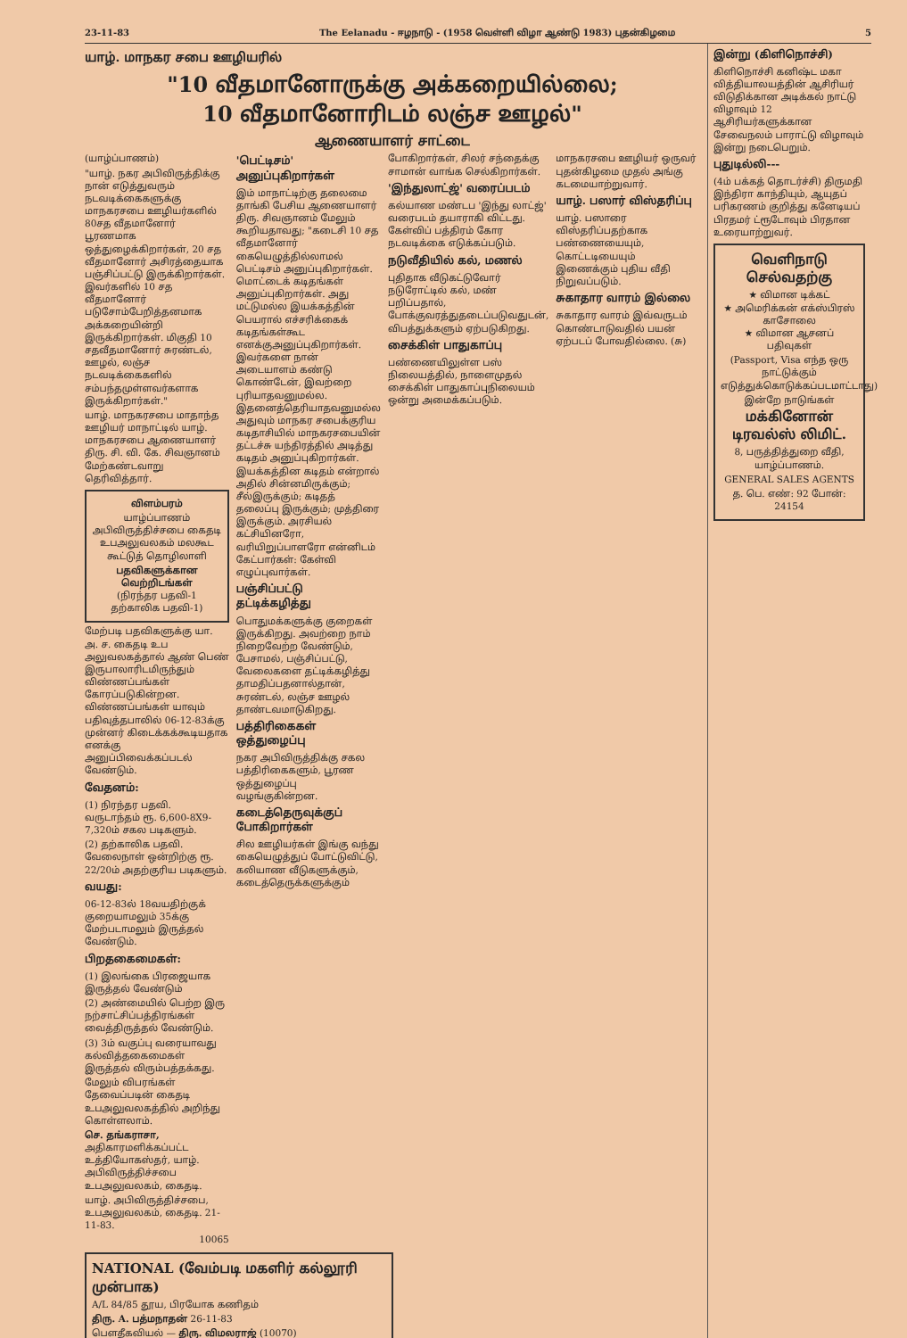23-11-83 The Eelanadu - ஈழநாடு - (1958 வெள்ளி விழா ஆண்டு 1983) புதன்கிழமை 5
யாழ். மாநகர சபை ஊழியரில்
"10 வீதமானோருக்கு அக்கறையில்லை;
10 வீதமானோரிடம் லஞ்ச ஊழல்"
ஆணையாளர் சாட்டை
(யாழ்ப்பாணம்)
"யாழ். நகர அபிவிருத்திக்கு நான் எடுத்துவரும் நடவடிக்கைகளுக்கு மாநகரசபை ஊழியர்களில் 80சத வீதமானோர் பூரணமாக ஒத்துழைக்கிறார்கள், 20 சத வீதமானோர் அசிரத்தையாக பஞ்சிப்பட்டு இருக்கிறார்கள். இவர்களில் 10 சத வீதமானோர் படுசோம்பேறித்தனமாக அக்கறையின்றி இருக்கிறார்கள். மிகுதி 10 சதவீதமானோர் சுரண்டல், ஊழல், லஞ்ச நடவடிக்கைகளில் சம்பந்தமுள்ளவர்களாக இருக்கிறார்கள்."
யாழ். மாநகரசபை மாதாந்த ஊழியர் மாநாட்டில் யாழ். மாநகரசபை ஆணையாளர் திரு. சி. வி. கே. சிவஞானம் மேற்கண்டவாறு தெரிவித்தார்.
விளம்பரம்
யாழ்ப்பாணம் அபிவிருத்திச்சபை கைதடி உபஅலுவலகம் மலகூட கூட்டுத் தொழிலாளி
பதவிகளுக்கான வெற்றிடங்கள்
(நிரந்தர பதவி-1 தற்காலிக பதவி-1)
மேற்படி பதவிகளுக்கு யா. அ. ச. கைதடி உப அலுவலகத்தால் ஆண் பெண் இருபாலாரிடமிருந்தும் விண்ணப்பங்கள் கோரப்படுகின்றன. விண்ணப்பங்கள் யாவும் பதிவுத்தபாலில் 06-12-83க்கு முன்னர் கிடைக்கக்கூடியதாக எனக்கு அனுப்பிவைக்கப்படல் வேண்டும்.
வேதனம்:
(1) நிரந்தர பதவி. வருடாந்தம் ரூ. 6,600-8X9-7,320ம் சகல படிகளும்.
(2) தற்காலிக பதவி. வேலைநாள் ஒன்றிற்கு ரூ. 22/20ம் அதற்குரிய படிகளும்.
வயது:
06-12-83ல் 18வயதிற்குக் குறையாமலும் 35க்கு மேற்படாமலும் இருத்தல் வேண்டும்.
பிறதகைமைகள்:
(1) இலங்கை பிரஜையாக இருத்தல் வேண்டும்
(2) அண்மையில் பெற்ற இரு நற்சாட்சிப்பத்திரங்கள் வைத்திருத்தல் வேண்டும்.
(3) 3ம் வகுப்பு வரையாவது கல்வித்தகைமைகள் இருத்தல் விரும்பத்தக்கது.
மேலும் விபரங்கள் தேவைப்படின் கைதடி உபஅலுவலகத்தில் அறிந்து கொள்ளலாம்.
செ. தங்கராசா, அதிகாரமளிக்கப்பட்ட உத்தியோகஸ்தர், யாழ். அபிவிருத்திச்சபை உபஅலுவலகம், கைதடி.
யாழ். அபிவிருத்திச்சபை, உபஅலுவலகம், கைதடி. 21-11-83.
10065
'பெட்டிசம்' அனுப்புகிறார்கள்
இம் மாநாட்டிற்கு தலைமை தாங்கி பேசிய ஆணையாளர் திரு. சிவஞானம் மேலும் கூறியதாவது; "கடைசி 10 சத வீதமானோர் கையெழுத்தில்லாமல் பெட்டிசம் அனுப்புகிறார்கள். மொட்டைக் கடிதங்கள் அனுப்புகிறார்கள். அது மட்டுமல்ல இயக்கத்தின் பெயரால் எச்சரிக்கைக் கடிதங்கள்கூட எனக்குஅனுப்புகிறார்கள். இவர்களை நான் அடையாளம் கண்டு கொண்டேன், இவற்றை புரியாதவனுமல்ல. இதனைத்தெரியாதவனுமல்ல அதுவும் மாநகர சபைக்குரிய கடிதாசியில் மாநகரசபையின் தட்டச்சு யந்திரத்தில் அடித்து கடிதம் அனுப்புகிறார்கள். இயக்கத்தின கடிதம் என்றால் அதில் சின்னமிருக்கும்; சீல்இருக்கும்; கடிதத் தலைப்பு இருக்கும்; முத்திரை இருக்கும். அரசியல் கட்சியினரோ, வரியிறுப்பாளரோ என்னிடம் கேட்பார்கள்: கேள்வி எழுப்புவார்கள்.
பஞ்சிப்பட்டு தட்டிக்கழித்து
பொதுமக்களுக்கு குறைகள் இருக்கிறது. அவற்றை நாம் நிறைவேற்ற வேண்டும், பேசாமல், பஞ்சிப்பட்டு, வேலைகளை தட்டிக்கழித்து தாமதிப்பதனால்தான், சுரண்டல், லஞ்ச ஊழல் தாண்டவமாடுகிறது.
பத்திரிகைகள் ஒத்துழைப்பு
நகர அபிவிருத்திக்கு சகல பத்திரிகைகளும், பூரண ஒத்துழைப்பு வழங்குகின்றன.
கடைத்தெருவுக்குப் போகிறார்கள்
சில ஊழியர்கள் இங்கு வந்து கையெழுத்துப் போட்டுவிட்டு, கலியாண வீடுகளுக்கும், கடைத்தெருக்களுக்கும்
போகிறார்கள், சிலர் சந்தைக்கு சாமான் வாங்க செல்கிறார்கள்.
'இந்துலாட்ஜ்' வரைப்படம்
கல்யாண மண்டப 'இந்து லாட்ஜ்' வரைபடம் தயாராகி விட்டது. கேள்விப் பத்திரம் கோர நடவடிக்கை எடுக்கப்படும்.
நடுவீதியில் கல், மணல்
புதிதாக வீடுகட்டுவோர் நடுரோட்டில் கல், மண் பறிப்பதால், போக்குவரத்துதடைப்படுவதுடன், விபத்துக்களும் ஏற்படுகிறது.
சைக்கிள் பாதுகாப்பு
பண்ணையிலுள்ள பஸ் நிலையத்தில், நாளைமுதல் சைக்கிள் பாதுகாப்புநிலையம் ஒன்று அமைக்கப்படும்.
மாநகரசபை ஊழியர் ஒருவர் புதன்கிழமை முதல் அங்கு கடமையாற்றுவார்.
யாழ். பஸார் விஸ்தரிப்பு
யாழ். பஸாரை விஸ்தரிப்பதற்காக பண்ணையையும், கொட்டடியையும் இணைக்கும் புதிய வீதி நிறுவப்படும்.
சுகாதார வாரம் இல்லை
சுகாதார வாரம் இவ்வருடம் கொண்டாடுவதில் பயன் ஏற்படப் போவதில்லை. (சு)
NATIONAL (வேம்படி மகளிர் கல்லூரி முன்பாக)
A/L 84/85 தூய, பிரயோக கணிதம்
திரு. A. பத்மநாதன் 26-11-83
பௌதீகவியல் — திரு. விமலராஜ் (10070)
இன்று (கிளிநொச்சி)
கிளிநொச்சி கனிஷ்ட மகா வித்தியாலயத்தின் ஆசிரியர் விடுதிக்கான அடிக்கல் நாட்டு விழாவும் 12 ஆசிரியர்களுக்கான சேவைநலம் பாராட்டு விழாவும் இன்று நடைபெறும்.
புதுடில்லி---
(4ம் பக்கத் தொடர்ச்சி) திருமதி இந்திரா காந்தியும், ஆயுதப் பரிகரணம் குறித்து கனேடியப் பிரதமர் ட்ரூடோவும் பிரதான உரையாற்றுவர்.
வெளிநாடு செல்வதற்கு
★ விமான டிக்கட்
★ அமெரிக்கன் எக்ஸ்பிரஸ் காசோலை
★ விமான ஆசனப் பதிவுகள்
(Passport, Visa எந்த ஒரு நாட்டுக்கும் எடுத்துக்கொடுக்கப்படமாட்டாது)
இன்றே நாடுங்கள்
மக்கினோன் டிரவல்ஸ் லிமிட்.
8, பருத்தித்துறை வீதி, யாழ்ப்பாணம்.
GENERAL SALES AGENTS
த. பெ. எண்: 92 போன்: 24154